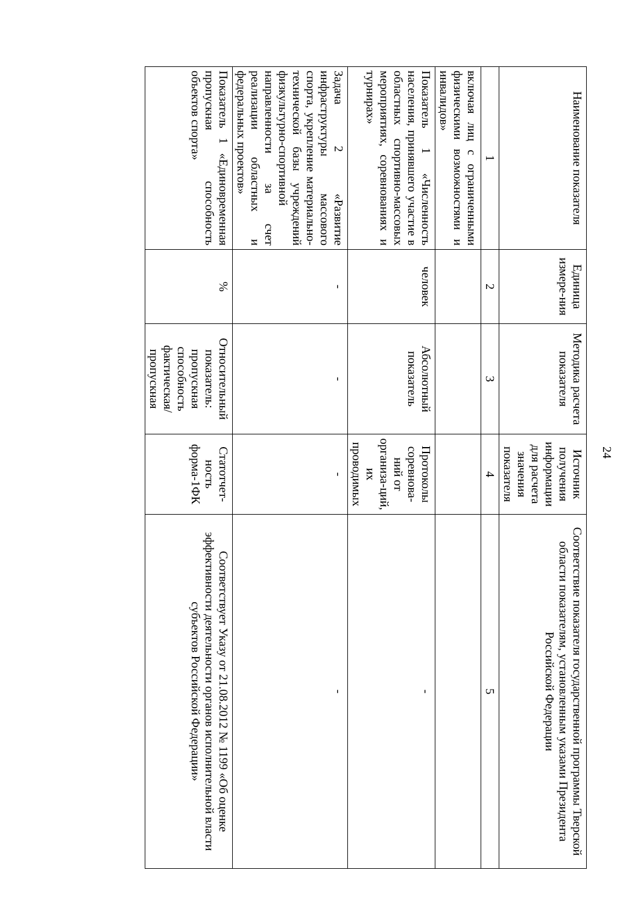24
| Наименование показателя | Единица измере-ния | Методика расчета показателя | Источник получения информации для расчета значения показателя | Соответствие показателя государственной программы Тверской области показателям, установленным указами Президента Российской Федерации |
| --- | --- | --- | --- | --- |
| 1 | 2 | 3 | 4 | 5 |
| включая лиц с ограниченными физическими возможностями и инвалидов» | | | | |
| Показатель 1 «Численность населения, принявшего участие в областных спортивно-массовых мероприятиях, соревнованиях и турнирах» | человек | Абсолютный показатель | Протоколы соревнова-ний от организа-ций, их проводимых | - |
| Задача 2 «Развитие инфраструктуры массового спорта, укрепление материально-технической базы учреждений физкультурно-спортивной направленности за счет реализации областных и федеральных проектов» | - | - | - | - |
| Показатель 1 «Единовременная пропускная способность объектов спорта» | % | Относительный показатель: пропускная способность фактическая/ пропускная | Статотчет-ность форма-1ФК | Соответствует Указу от 21.08.2012 № 1199 «Об оценке эффективности деятельности органов исполнительной власти субъектов Российской Федерации» |